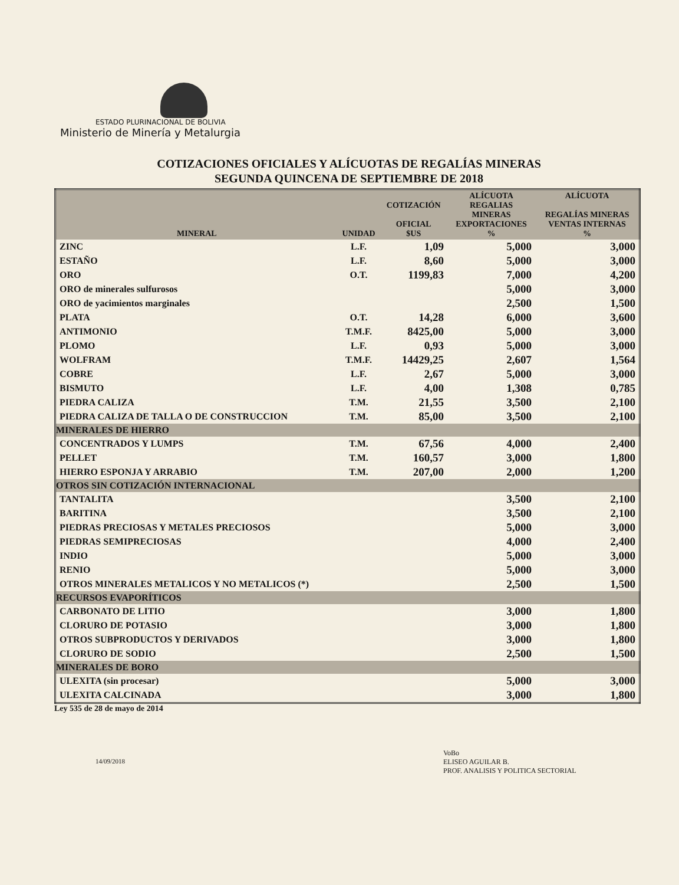ESTADO PLURINACIONAL DE BOLIVIA
Ministerio de Minería y Metalurgia
COTIZACIONES OFICIALES Y ALÍCUOTAS DE REGALÍAS MINERAS
SEGUNDA QUINCENA DE SEPTIEMBRE DE 2018
| MINERAL | UNIDAD | COTIZACIÓN OFICIAL $US | ALÍCUOTA REGALIAS MINERAS EXPORTACIONES % | ALÍCUOTA REGALÍAS MINERAS VENTAS INTERNAS % |
| --- | --- | --- | --- | --- |
| ZINC | L.F. | 1,09 | 5,000 | 3,000 |
| ESTAÑO | L.F. | 8,60 | 5,000 | 3,000 |
| ORO | O.T. | 1199,83 | 7,000 | 4,200 |
| ORO de minerales sulfurosos | | | 5,000 | 3,000 |
| ORO de yacimientos marginales | | | 2,500 | 1,500 |
| PLATA | O.T. | 14,28 | 6,000 | 3,600 |
| ANTIMONIO | T.M.F. | 8425,00 | 5,000 | 3,000 |
| PLOMO | L.F. | 0,93 | 5,000 | 3,000 |
| WOLFRAM | T.M.F. | 14429,25 | 2,607 | 1,564 |
| COBRE | L.F. | 2,67 | 5,000 | 3,000 |
| BISMUTO | L.F. | 4,00 | 1,308 | 0,785 |
| PIEDRA CALIZA | T.M. | 21,55 | 3,500 | 2,100 |
| PIEDRA CALIZA DE TALLA O DE CONSTRUCCION | T.M. | 85,00 | 3,500 | 2,100 |
| MINERALES DE HIERRO | | | | |
| CONCENTRADOS Y LUMPS | T.M. | 67,56 | 4,000 | 2,400 |
| PELLET | T.M. | 160,57 | 3,000 | 1,800 |
| HIERRO ESPONJA Y ARRABIO | T.M. | 207,00 | 2,000 | 1,200 |
| OTROS SIN COTIZACIÓN INTERNACIONAL | | | | |
| TANTALITA | | | 3,500 | 2,100 |
| BARITINA | | | 3,500 | 2,100 |
| PIEDRAS PRECIOSAS Y METALES PRECIOSOS | | | 5,000 | 3,000 |
| PIEDRAS SEMIPRECIOSAS | | | 4,000 | 2,400 |
| INDIO | | | 5,000 | 3,000 |
| RENIO | | | 5,000 | 3,000 |
| OTROS MINERALES METALICOS Y NO METALICOS (*) | | | 2,500 | 1,500 |
| RECURSOS EVAPORÍTICOS | | | | |
| CARBONATO DE LITIO | | | 3,000 | 1,800 |
| CLORURO DE POTASIO | | | 3,000 | 1,800 |
| OTROS SUBPRODUCTOS Y DERIVADOS | | | 3,000 | 1,800 |
| CLORURO DE SODIO | | | 2,500 | 1,500 |
| MINERALES DE BORO | | | | |
| ULEXITA (sin procesar) | | | 5,000 | 3,000 |
| ULEXITA CALCINADA | | | 3,000 | 1,800 |
Ley 535 de 28 de mayo de 2014
VoBo
ELISEO AGUILAR B.
PROF. ANALISIS Y POLITICA SECTORIAL
14/09/2018